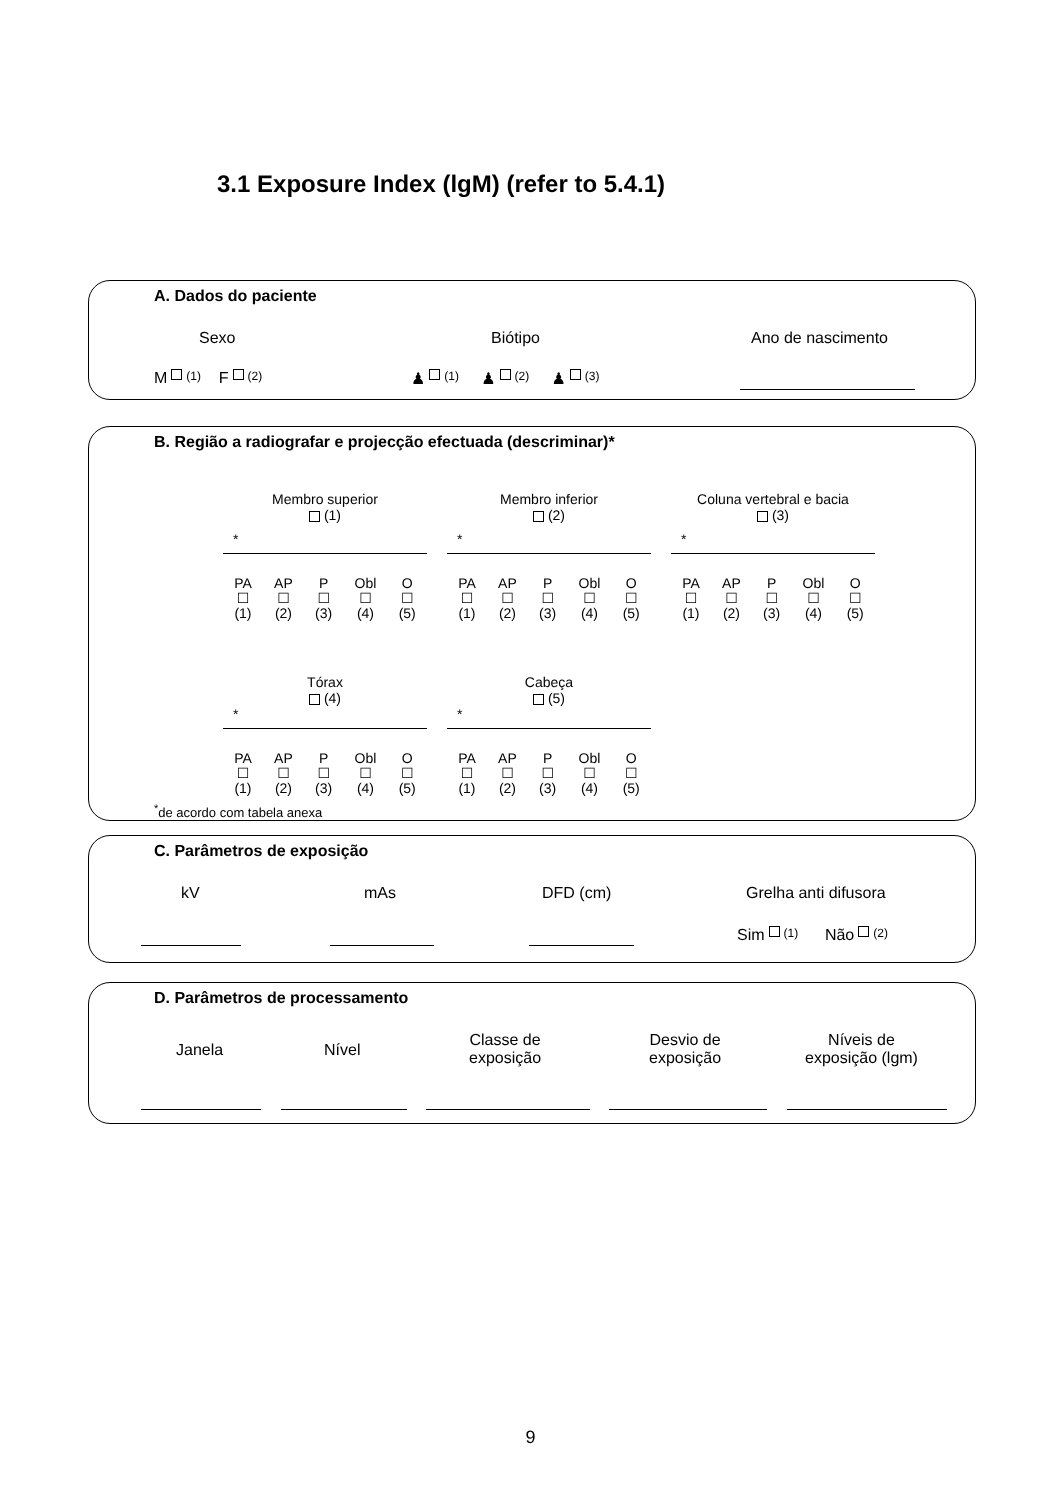3.1 Exposure Index (lgM) (refer to 5.4.1)
A. Dados do paciente
Sexo Biótipo Ano de nascimento
M (1) F (2) ♟ (1) ♟ (2) ♟ (3)
B. Região a radiografar e projecção efectuada (descriminar)*
Membro superior
(1)
*
PA
☐
(1) AP
☐
(2) P
☐
(3) Obl
☐
(4) O
☐
(5)
Membro inferior
(2)
*
PA
☐
(1) AP
☐
(2) P
☐
(3) Obl
☐
(4) O
☐
(5)
Coluna vertebral e bacia
(3)
*
PA
☐
(1) AP
☐
(2) P
☐
(3) Obl
☐
(4) O
☐
(5)
Tórax
(4)
*
PA
☐
(1) AP
☐
(2) P
☐
(3) Obl
☐
(4) O
☐
(5)
Cabeça
(5)
*
PA
☐
(1) AP
☐
(2) P
☐
(3) Obl
☐
(4) O
☐
(5)
<sup>*</sup> de acordo com tabela anexa
C. Parâmetros de exposição
kV mAs DFD (cm) Grelha anti difusora
Sim (1) Não (2)
D. Parâmetros de processamento
Janela Nível
Classe de
exposição
Desvio de
exposição
Níveis de
exposição (lgm)
9